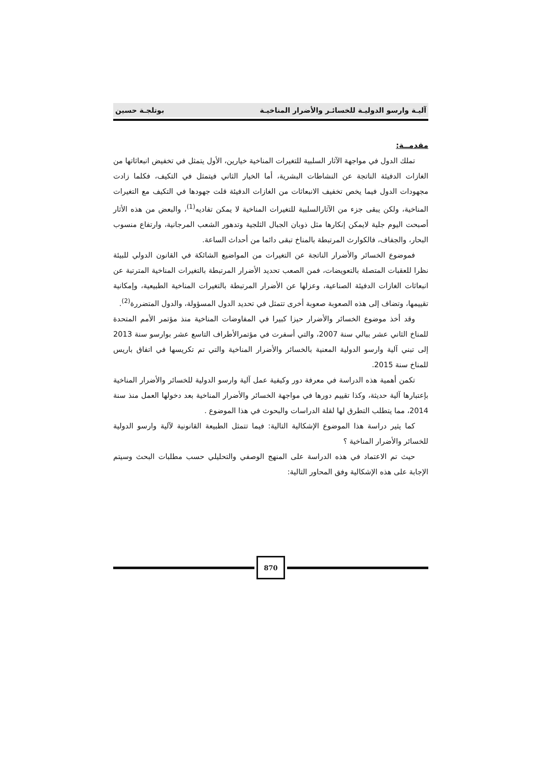آليـة وارسو الدوليـة للخسائـر والأضرار المناخيـة بوتلجـة حسين
مقدمــة:
تملك الدول في مواجهة الآثار السلبية للتغيرات المناخية خيارين، الأول يتمثل في تخفيض انبعاثاتها من الغازات الدفيئة الناتجة عن النشاطات البشرية، أما الخيار الثاني فيتمثل في التكيف، فكلما زادت مجهودات الدول فيما يخص تخفيف الانبعاثات من الغازات الدفيئة قلت جهودها في التكيف مع التغيرات المناخية، ولكن يبقى جزء من الآثارالسلبية للتغيرات المناخية لا يمكن تفاديه<sup>(1)</sup>، والبعض من هذه الأثار أصبحت اليوم جلية لايمكن إنكارها مثل ذوبان الجبال الثلجية وتدهور الشعب المرجانية، وارتفاع منسوب البحار، والجفاف، فالكوارث المرتبطة بالمناخ تبقى دائما من أحداث الساعة.
فموضوع الخسائر والأضرار الناتجة عن التغيرات من المواضيع الشائكة في القانون الدولي للبيئة نظرا للعقبات المتصلة بالتعويضات، فمن الصعب تحديد الأضرار المرتبطة بالتغيرات المناخية المترتبة عن انبعاثات الغازات الدفيئة الصناعية، وعزلها عن الأضرار المرتبطة بالتغيرات المناخية الطبيعية، وإمكانية تقييمها، وتضاف إلى هذه الصعوبة صعوبة أخرى تتمثل في تحديد الدول المسؤولة، والدول المتضررة<sup>(2)</sup>.
وقد أخذ موضوع الخسائر والأضرار حيزا كبيرا في المفاوضات المناخية منذ مؤتمر الأمم المتحدة للمناخ الثاني عشر ببالي سنة 2007، والتي أسفرت في مؤتمرالأطراف التاسع عشر بوارسو سنة 2013 إلى تبني آلية وارسو الدولية المعنية بالخسائر والأضرار المناخية والتي تم تكريسها في اتفاق باريس للمناخ سنة 2015.
تكمن أهمية هذه الدراسة في معرفة دور وكيفية عمل آلية وارسو الدولية للخسائر والأضرار المناخية بإعتبارها آلية حديثة، وكذا تقييم دورها في مواجهة الخسائر والأضرار المناخية بعد دخولها العمل منذ سنة 2014، مما يتطلب التطرق لها لقلة الدراسات والبحوث في هذا الموضوع .
كما يثير دراسة هذا الموضوع الإشكالية التالية: فيما تتمثل الطبيعة القانونية لآلية وارسو الدولية للخسائر والأضرار المناخية ؟
حيث تم الاعتماد في هذه الدراسة على المنهج الوصفي والتحليلي حسب مطلبات البحث وسيتم الإجابة على هذه الإشكالية وفق المحاور التالية:
870